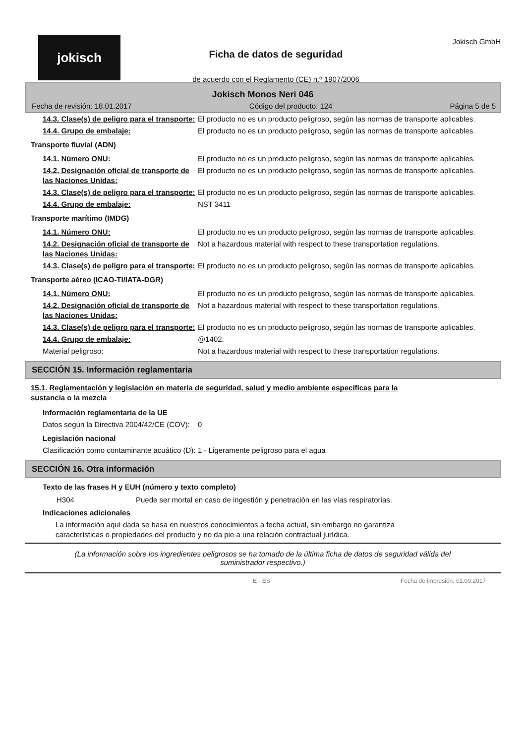jokisch
Ficha de datos de seguridad
de acuerdo con el Reglamento (CE) n.º 1907/2006
Jokisch GmbH
Jokisch Monos Neri 046
Fecha de revisión: 18.01.2017 Código del producto: 124 Página 5 de 5
| 14.3. Clase(s) de peligro para el transporte: | El producto no es un producto peligroso, según las normas de transporte aplicables. |
| 14.4. Grupo de embalaje: | El producto no es un producto peligroso, según las normas de transporte aplicables. |
| Transporte fluvial (ADN) | |
| 14.1. Número ONU: | El producto no es un producto peligroso, según las normas de transporte aplicables. |
| 14.2. Designación oficial de transporte de las Naciones Unidas: | El producto no es un producto peligroso, según las normas de transporte aplicables. |
| 14.3. Clase(s) de peligro para el transporte: | El producto no es un producto peligroso, según las normas de transporte aplicables. |
| 14.4. Grupo de embalaje: | NST 3411 |
| Transporte marítimo (IMDG) | |
| 14.1. Número ONU: | El producto no es un producto peligroso, según las normas de transporte aplicables. |
| 14.2. Designación oficial de transporte de las Naciones Unidas: | Not a hazardous material with respect to these transportation regulations. |
| 14.3. Clase(s) de peligro para el transporte: | El producto no es un producto peligroso, según las normas de transporte aplicables. |
| Transporte aéreo (ICAO-TI/IATA-DGR) | |
| 14.1. Número ONU: | El producto no es un producto peligroso, según las normas de transporte aplicables. |
| 14.2. Designación oficial de transporte de las Naciones Unidas: | Not a hazardous material with respect to these transportation regulations. |
| 14.3. Clase(s) de peligro para el transporte: | El producto no es un producto peligroso, según las normas de transporte aplicables. |
| 14.4. Grupo de embalaje: | @1402. |
| Material peligroso: | Not a hazardous material with respect to these transportation regulations. |
SECCIÓN 15. Información reglamentaria
15.1. Reglamentación y legislación en materia de seguridad, salud y medio ambiente específicas para la sustancia o la mezcla
| Información reglamentaria de la UE | |
| Datos según la Directiva 2004/42/CE (COV): | 0 |
| Legislación nacional | |
| Clasificación como contaminante acuático (D): | 1 - Ligeramente peligroso para el agua |
SECCIÓN 16. Otra información
Texto de las frases H y EUH (número y texto completo)
| H304 | Puede ser mortal en caso de ingestión y penetración en las vías respiratorias. |
Indicaciones adicionales
La información aquí dada se basa en nuestros conocimientos a fecha actual, sin embargo no garantiza características o propiedades del producto y no da pie a una relación contractual jurídica.
(La información sobre los ingredientes peligrosos se ha tomado de la última ficha de datos de seguridad válida del suministrador respectivo.)
E - ES Fecha de impresión: 01.09.2017